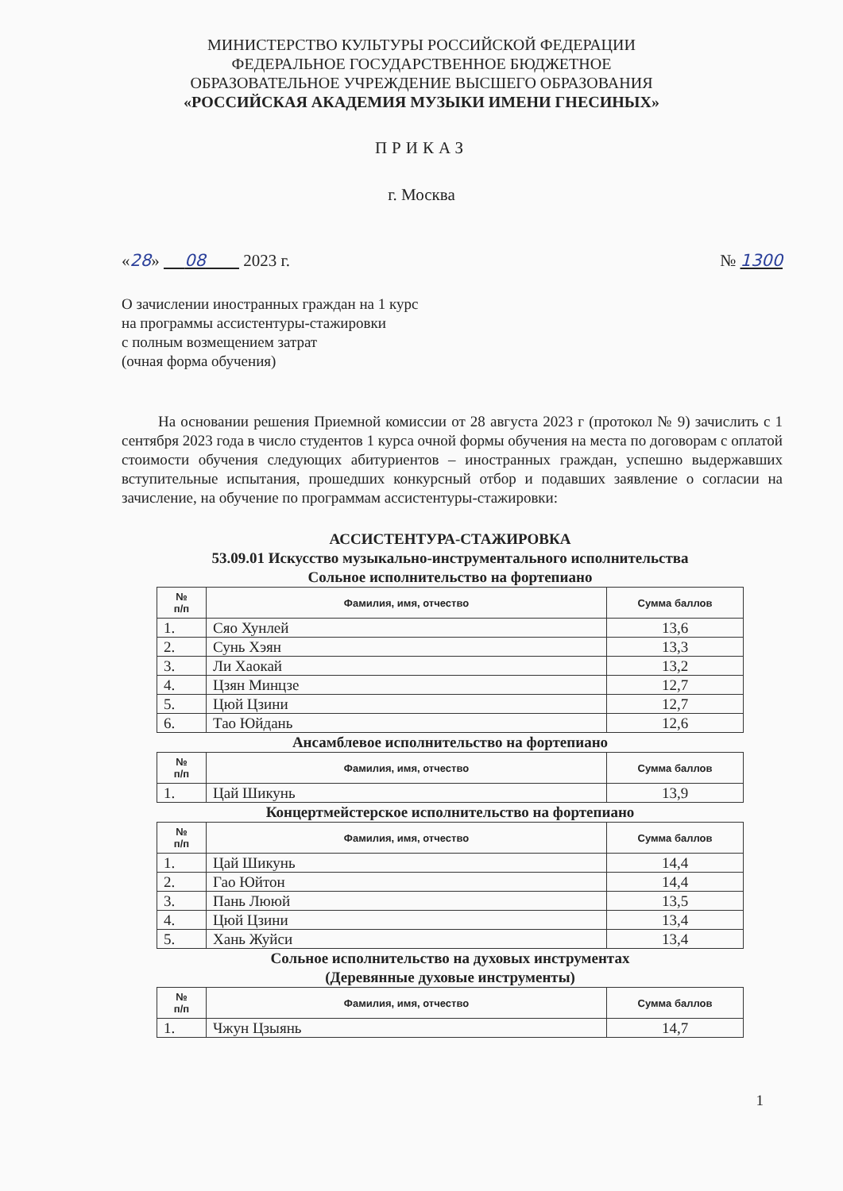МИНИСТЕРСТВО КУЛЬТУРЫ РОССИЙСКОЙ ФЕДЕРАЦИИ
ФЕДЕРАЛЬНОЕ ГОСУДАРСТВЕННОЕ БЮДЖЕТНОЕ
ОБРАЗОВАТЕЛЬНОЕ УЧРЕЖДЕНИЕ ВЫСШЕГО ОБРАЗОВАНИЯ
«РОССИЙСКАЯ АКАДЕМИЯ МУЗЫКИ ИМЕНИ ГНЕСИНЫХ»
ПРИКАЗ
г. Москва
«28» 08 2023 г. № 1300
О зачислении иностранных граждан на 1 курс
на программы ассистентуры-стажировки
с полным возмещением затрат
(очная форма обучения)
На основании решения Приемной комиссии от 28 августа 2023 г (протокол № 9) зачислить с 1 сентября 2023 года в число студентов 1 курса очной формы обучения на места по договорам с оплатой стоимости обучения следующих абитуриентов – иностранных граждан, успешно выдержавших вступительные испытания, прошедших конкурсный отбор и подавших заявление о согласии на зачисление, на обучение по программам ассистентуры-стажировки:
АССИСТЕНТУРА-СТАЖИРОВКА
53.09.01 Искусство музыкально-инструментального исполнительства
Сольное исполнительство на фортепиано
| № п/п | Фамилия, имя, отчество | Сумма баллов |
| --- | --- | --- |
| 1. | Сяо Хунлей | 13,6 |
| 2. | Сунь Хэян | 13,3 |
| 3. | Ли Хаокай | 13,2 |
| 4. | Цзян Минцзе | 12,7 |
| 5. | Цюй Цзини | 12,7 |
| 6. | Тао Юйдань | 12,6 |
Ансамблевое исполнительство на фортепиано
| № п/п | Фамилия, имя, отчество | Сумма баллов |
| --- | --- | --- |
| 1. | Цай Шикунь | 13,9 |
Концертмейстерское исполнительство на фортепиано
| № п/п | Фамилия, имя, отчество | Сумма баллов |
| --- | --- | --- |
| 1. | Цай Шикунь | 14,4 |
| 2. | Гао Юйтон | 14,4 |
| 3. | Пань Лююй | 13,5 |
| 4. | Цюй Цзини | 13,4 |
| 5. | Хань Жуйси | 13,4 |
Сольное исполнительство на духовых инструментах
(Деревянные духовые инструменты)
| № п/п | Фамилия, имя, отчество | Сумма баллов |
| --- | --- | --- |
| 1. | Чжун Цзыянь | 14,7 |
1